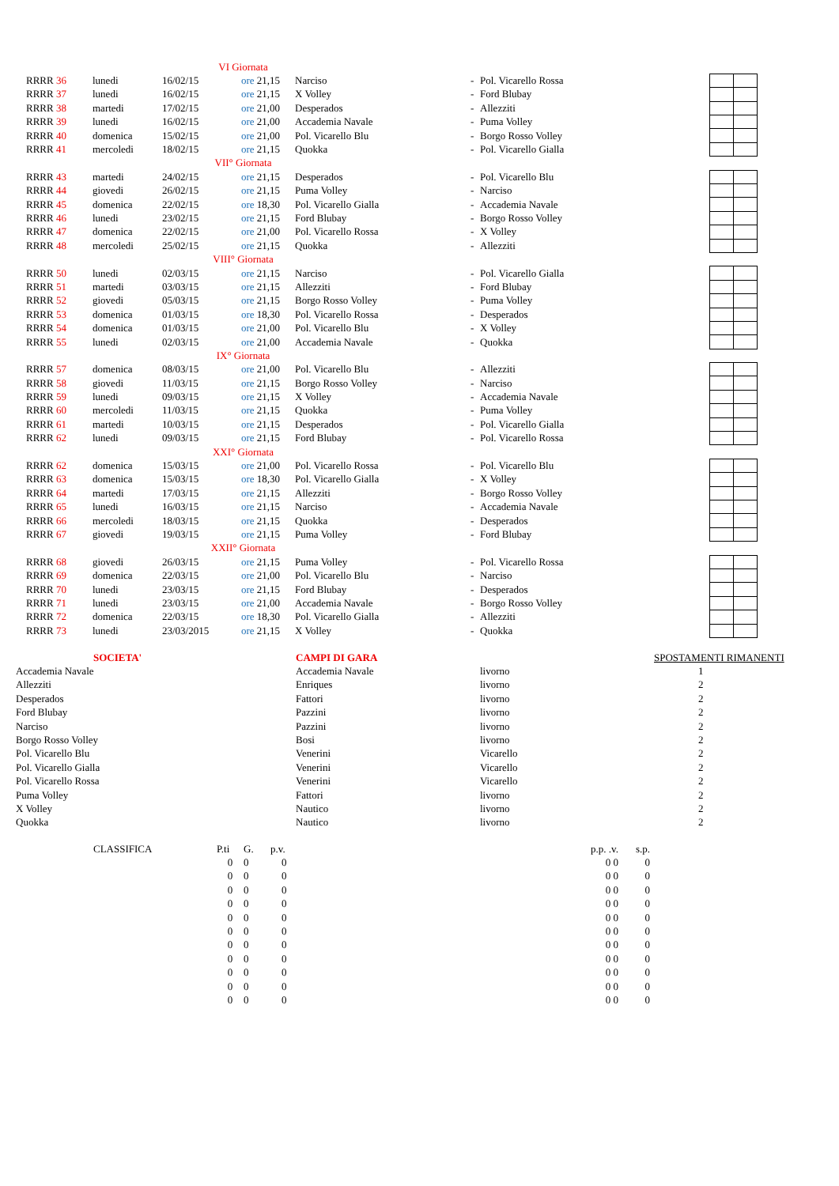| VI Giornata | | | | | | | | | |
| | RRRR 36 | lunedi | 16/02/15 | ore 21,15 | Narciso | - | Pol. Vicarello Rossa | | |
| | RRRR 37 | lunedi | 16/02/15 | ore 21,15 | X Volley | - | Ford Blubay | | |
| | RRRR 38 | martedi | 17/02/15 | ore 21,00 | Desperados | - | Allezziti | | |
| | RRRR 39 | lunedi | 16/02/15 | ore 21,00 | Accademia Navale | - | Puma Volley | | |
| | RRRR 40 | domenica | 15/02/15 | ore 21,00 | Pol. Vicarello Blu | - | Borgo Rosso Volley | | |
| | RRRR 41 | mercoledi | 18/02/15 | ore 21,15 | Quokka | - | Pol. Vicarello Gialla | | |
| VII° Giornata | | | | | | | | | |
| | RRRR 43 | martedi | 24/02/15 | ore 21,15 | Desperados | - | Pol. Vicarello Blu | | |
| | RRRR 44 | giovedi | 26/02/15 | ore 21,15 | Puma Volley | - | Narciso | | |
| | RRRR 45 | domenica | 22/02/15 | ore 18,30 | Pol. Vicarello Gialla | - | Accademia Navale | | |
| | RRRR 46 | lunedi | 23/02/15 | ore 21,15 | Ford Blubay | - | Borgo Rosso Volley | | |
| | RRRR 47 | domenica | 22/02/15 | ore 21,00 | Pol. Vicarello Rossa | - | X Volley | | |
| | RRRR 48 | mercoledi | 25/02/15 | ore 21,15 | Quokka | - | Allezziti | | |
| VIII° Giornata | | | | | | | | | |
| | RRRR 50 | lunedi | 02/03/15 | ore 21,15 | Narciso | - | Pol. Vicarello Gialla | | |
| | RRRR 51 | martedi | 03/03/15 | ore 21,15 | Allezziti | - | Ford Blubay | | |
| | RRRR 52 | giovedi | 05/03/15 | ore 21,15 | Borgo Rosso Volley | - | Puma Volley | | |
| | RRRR 53 | domenica | 01/03/15 | ore 18,30 | Pol. Vicarello Rossa | - | Desperados | | |
| | RRRR 54 | domenica | 01/03/15 | ore 21,00 | Pol. Vicarello Blu | - | X Volley | | |
| | RRRR 55 | lunedi | 02/03/15 | ore 21,00 | Accademia Navale | - | Quokka | | |
| IX° Giornata | | | | | | | | | |
| | RRRR 57 | domenica | 08/03/15 | ore 21,00 | Pol. Vicarello Blu | - | Allezziti | | |
| | RRRR 58 | giovedi | 11/03/15 | ore 21,15 | Borgo Rosso Volley | - | Narciso | | |
| | RRRR 59 | lunedi | 09/03/15 | ore 21,15 | X Volley | - | Accademia Navale | | |
| | RRRR 60 | mercoledi | 11/03/15 | ore 21,15 | Quokka | - | Puma Volley | | |
| | RRRR 61 | martedi | 10/03/15 | ore 21,15 | Desperados | - | Pol. Vicarello Gialla | | |
| | RRRR 62 | lunedi | 09/03/15 | ore 21,15 | Ford Blubay | - | Pol. Vicarello Rossa | | |
| XXI° Giornata | | | | | | | | | |
| | RRRR 62 | domenica | 15/03/15 | ore 21,00 | Pol. Vicarello Rossa | - | Pol. Vicarello Blu | | |
| | RRRR 63 | domenica | 15/03/15 | ore 18,30 | Pol. Vicarello Gialla | - | X Volley | | |
| | RRRR 64 | martedi | 17/03/15 | ore 21,15 | Allezziti | - | Borgo Rosso Volley | | |
| | RRRR 65 | lunedi | 16/03/15 | ore 21,15 | Narciso | - | Accademia Navale | | |
| | RRRR 66 | mercoledi | 18/03/15 | ore 21,15 | Quokka | - | Desperados | | |
| | RRRR 67 | giovedi | 19/03/15 | ore 21,15 | Puma Volley | - | Ford Blubay | | |
| XXII° Giornata | | | | | | | | | |
| | RRRR 68 | giovedi | 26/03/15 | ore 21,15 | Puma Volley | - | Pol. Vicarello Rossa | | |
| | RRRR 69 | domenica | 22/03/15 | ore 21,00 | Pol. Vicarello Blu | - | Narciso | | |
| | RRRR 70 | lunedi | 23/03/15 | ore 21,15 | Ford Blubay | - | Desperados | | |
| | RRRR 71 | lunedi | 23/03/15 | ore 21,00 | Accademia Navale | - | Borgo Rosso Volley | | |
| | RRRR 72 | domenica | 22/03/15 | ore 18,30 | Pol. Vicarello Gialla | - | Allezziti | | |
| | RRRR 73 | lunedi | 23/03/2015 | ore 21,15 | X Volley | - | Quokka | | |
| SOCIETA' | CAMPI DI GARA | | SPOSTAMENTI RIMANENTI |
| Accademia Navale | Accademia Navale | livorno | 1 |
| Allezziti | Enriques | livorno | 2 |
| Desperados | Fattori | livorno | 2 |
| Ford Blubay | Pazzini | livorno | 2 |
| Narciso | Pazzini | livorno | 2 |
| Borgo Rosso Volley | Bosi | livorno | 2 |
| Pol. Vicarello Blu | Venerini | Vicarello | 2 |
| Pol. Vicarello Gialla | Venerini | Vicarello | 2 |
| Pol. Vicarello Rossa | Venerini | Vicarello | 2 |
| Puma Volley | Fattori | livorno | 2 |
| X Volley | Nautico | livorno | 2 |
| Quokka | Nautico | livorno | 2 |
| CLASSIFICA | P.ti | G. | p.v. | p.p. .v. | s.p. |
| | 0 | 0 | 0 | 0 0 | 0 |
| | 0 | 0 | 0 | 0 0 | 0 |
| | 0 | 0 | 0 | 0 0 | 0 |
| | 0 | 0 | 0 | 0 0 | 0 |
| | 0 | 0 | 0 | 0 0 | 0 |
| | 0 | 0 | 0 | 0 0 | 0 |
| | 0 | 0 | 0 | 0 0 | 0 |
| | 0 | 0 | 0 | 0 0 | 0 |
| | 0 | 0 | 0 | 0 0 | 0 |
| | 0 | 0 | 0 | 0 0 | 0 |
| | 0 | 0 | 0 | 0 0 | 0 |